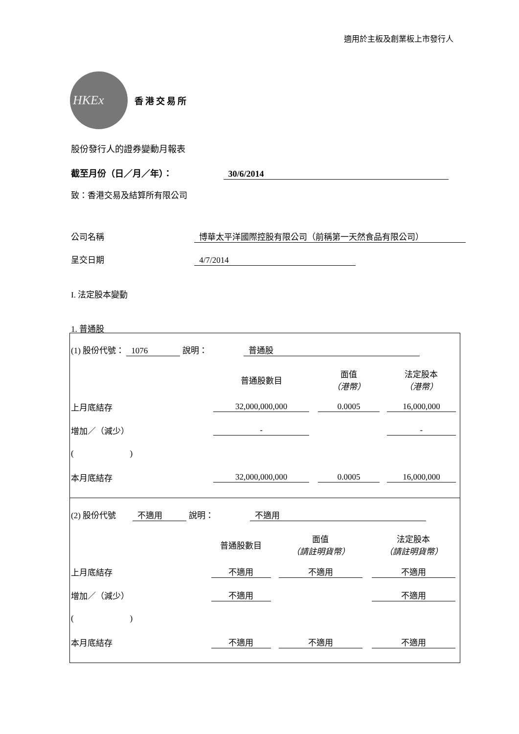適用於主板及創業板上市發行人
HKEx
香港交易所
股份發行人的證券變動月報表
截至月份（日／月／年）： 30/6/2014
致：香港交易及結算所有限公司
公司名稱 博華太平洋國際控股有限公司（前稱第一天然食品有限公司）
呈交日期 4/7/2014
I. 法定股本變動
1. 普通股
(1) 股份代號： 1076 說明： 普通股
| | 普通股數目 | 面值 （港幣） | 法定股本 （港幣） |
| 上月底結存 | 32,000,000,000 | 0.0005 | 16,000,000 |
| 增加／（減少） | - | | - |
| ( ) | | | |
| 本月底結存 | 32,000,000,000 | 0.0005 | 16,000,000 |
(2) 股份代號 不適用 說明： 不適用
| | 普通股數目 | 面值 （請註明貨幣） | 法定股本 （請註明貨幣） |
| 上月底結存 | 不適用 | 不適用 | 不適用 |
| 增加／（減少） | 不適用 | | 不適用 |
| ( ) | | | |
| 本月底結存 | 不適用 | 不適用 | 不適用 |